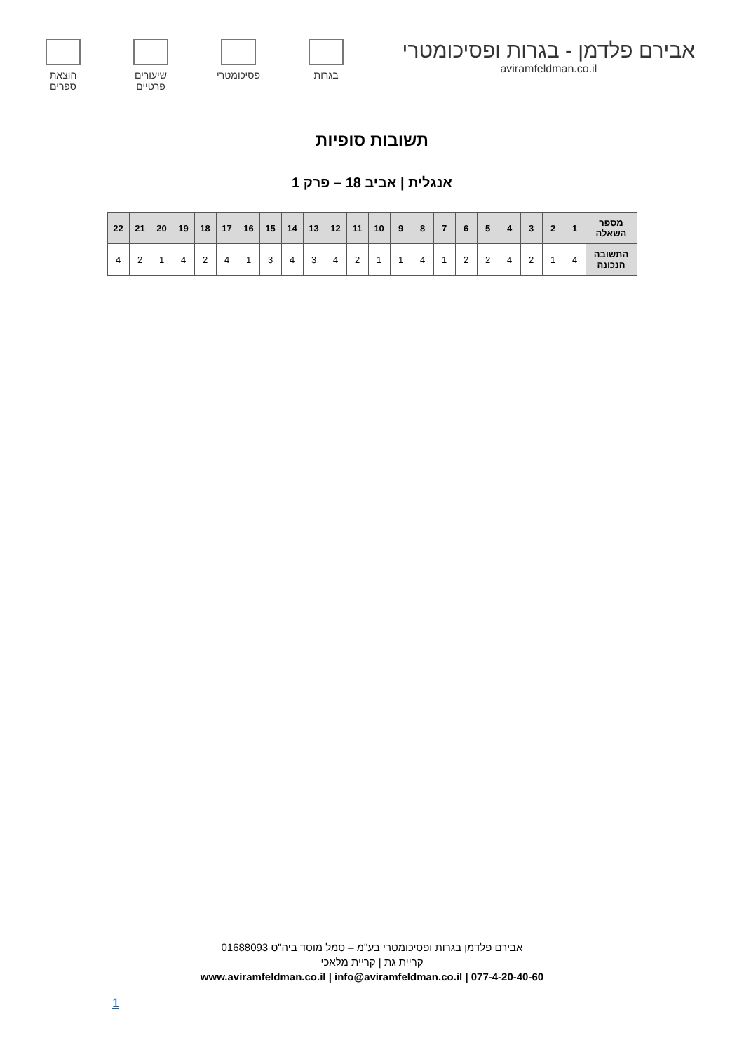אבירם פלדמן - בגרות ופסיכומטרי
aviramfeldman.co.il
בגרות פסיכומטרי
שיעורים
פרטיים
הוצאת
ספרים
תשובות סופיות
אנגלית | אביב 18 – פרק 1
| מספר השאלה | 1 | 2 | 3 | 4 | 5 | 6 | 7 | 8 | 9 | 10 | 11 | 12 | 13 | 14 | 15 | 16 | 17 | 18 | 19 | 20 | 21 | 22 |
| --- | --- | --- | --- | --- | --- | --- | --- | --- | --- | --- | --- | --- | --- | --- | --- | --- | --- | --- | --- | --- | --- | --- |
| התשובה הנכונה | 4 | 1 | 2 | 4 | 2 | 2 | 1 | 4 | 1 | 1 | 2 | 4 | 3 | 4 | 3 | 1 | 4 | 2 | 4 | 1 | 2 | 4 |
אבירם פלדמן בגרות ופסיכומטרי בע"מ – סמל מוסד ביה"ס 01688093
קריית גת | קריית מלאכי
www.aviramfeldman.co.il | info@aviramfeldman.co.il | 077-4-20-40-60
1